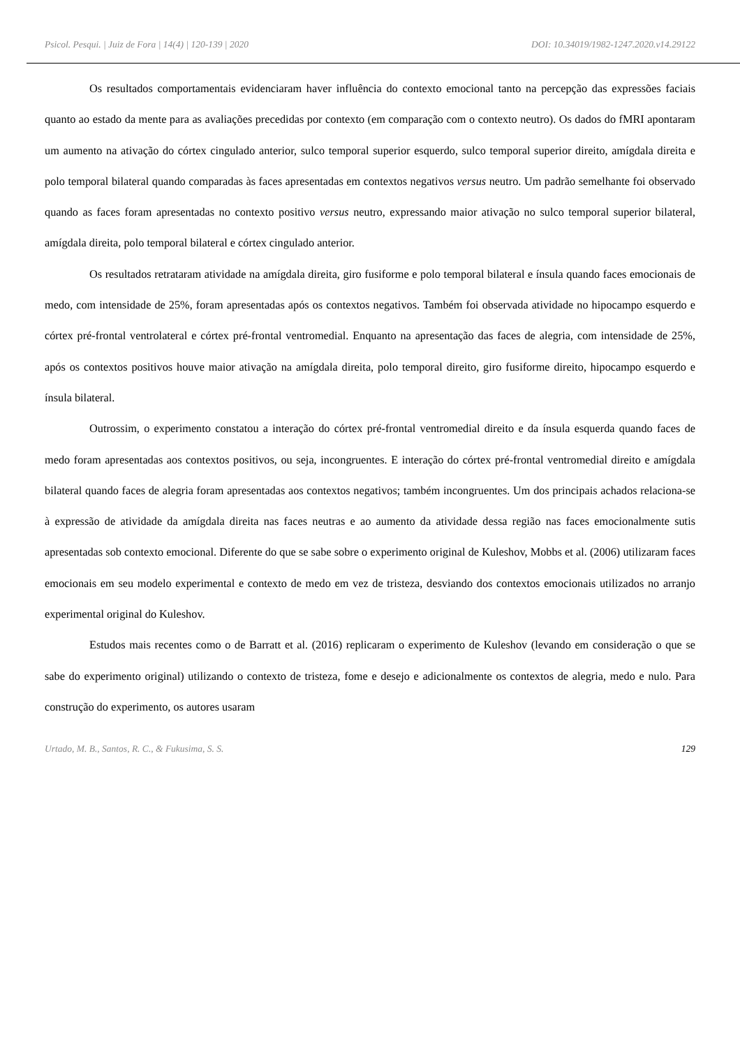Psicol. Pesqui. | Juiz de Fora | 14(4) | 120-139 | 2020 DOI: 10.34019/1982-1247.2020.v14.29122
Os resultados comportamentais evidenciaram haver influência do contexto emocional tanto na percepção das expressões faciais quanto ao estado da mente para as avaliações precedidas por contexto (em comparação com o contexto neutro). Os dados do fMRI apontaram um aumento na ativação do córtex cingulado anterior, sulco temporal superior esquerdo, sulco temporal superior direito, amígdala direita e polo temporal bilateral quando comparadas às faces apresentadas em contextos negativos versus neutro. Um padrão semelhante foi observado quando as faces foram apresentadas no contexto positivo versus neutro, expressando maior ativação no sulco temporal superior bilateral, amígdala direita, polo temporal bilateral e córtex cingulado anterior.
Os resultados retrataram atividade na amígdala direita, giro fusiforme e polo temporal bilateral e ínsula quando faces emocionais de medo, com intensidade de 25%, foram apresentadas após os contextos negativos. Também foi observada atividade no hipocampo esquerdo e córtex pré-frontal ventrolateral e córtex pré-frontal ventromedial. Enquanto na apresentação das faces de alegria, com intensidade de 25%, após os contextos positivos houve maior ativação na amígdala direita, polo temporal direito, giro fusiforme direito, hipocampo esquerdo e ínsula bilateral.
Outrossim, o experimento constatou a interação do córtex pré-frontal ventromedial direito e da ínsula esquerda quando faces de medo foram apresentadas aos contextos positivos, ou seja, incongruentes. E interação do córtex pré-frontal ventromedial direito e amígdala bilateral quando faces de alegria foram apresentadas aos contextos negativos; também incongruentes. Um dos principais achados relaciona-se à expressão de atividade da amígdala direita nas faces neutras e ao aumento da atividade dessa região nas faces emocionalmente sutis apresentadas sob contexto emocional. Diferente do que se sabe sobre o experimento original de Kuleshov, Mobbs et al. (2006) utilizaram faces emocionais em seu modelo experimental e contexto de medo em vez de tristeza, desviando dos contextos emocionais utilizados no arranjo experimental original do Kuleshov.
Estudos mais recentes como o de Barratt et al. (2016) replicaram o experimento de Kuleshov (levando em consideração o que se sabe do experimento original) utilizando o contexto de tristeza, fome e desejo e adicionalmente os contextos de alegria, medo e nulo. Para construção do experimento, os autores usaram
Urtado, M. B., Santos, R. C., & Fukusima, S. S. 129